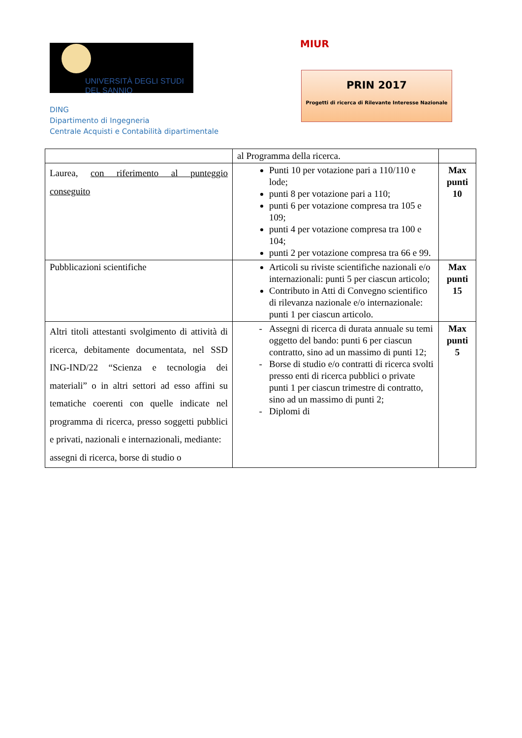UNIVERSITÀ DEGLI STUDI
DEL SANNIO
DING
Dipartimento di Ingegneria
Centrale Acquisti e Contabilità dipartimentale
MIUR
PRIN 2017
Progetti di ricerca di Rilevante Interesse Nazionale
| | al Programma della ricerca. | |
| Laurea, con riferimento al punteggio conseguito | Punti 10 per votazione pari a 110/110 e lode; punti 8 per votazione pari a 110; punti 6 per votazione compresa tra 105 e 109; punti 4 per votazione compresa tra 100 e 104; punti 2 per votazione compresa tra 66 e 99. | Max punti 10 |
| Pubblicazioni scientifiche | Articoli su riviste scientifiche nazionali e/o internazionali: punti 5 per ciascun articolo; Contributo in Atti di Convegno scientifico di rilevanza nazionale e/o internazionale: punti 1 per ciascun articolo. | Max punti 15 |
| Altri titoli attestanti svolgimento di attività di ricerca, debitamente documentata, nel SSD ING-IND/22 “Scienza e tecnologia dei materiali” o in altri settori ad esso affini su tematiche coerenti con quelle indicate nel programma di ricerca, presso soggetti pubblici e privati, nazionali e internazionali, mediante: assegni di ricerca, borse di studio o | Assegni di ricerca di durata annuale su temi oggetto del bando: punti 6 per ciascun contratto, sino ad un massimo di punti 12; Borse di studio e/o contratti di ricerca svolti presso enti di ricerca pubblici o private punti 1 per ciascun trimestre di contratto, sino ad un massimo di punti 2; Diplomi di | Max punti 5 |